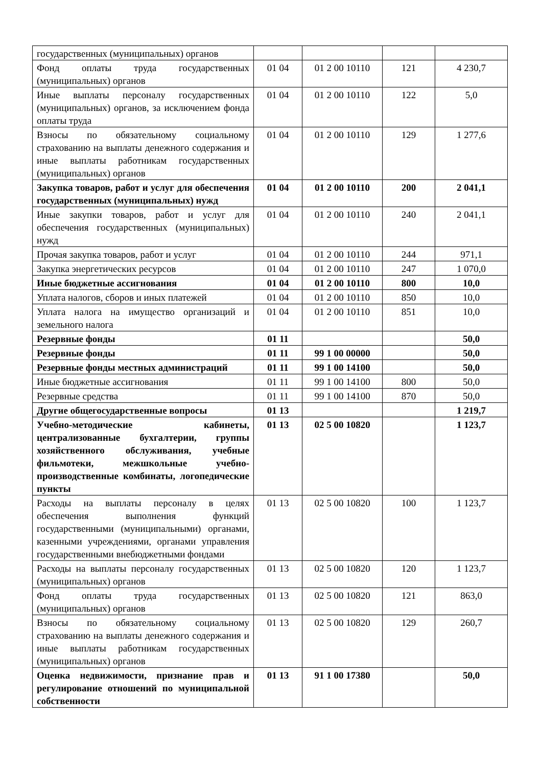| государственных (муниципальных) органов | | | | |
| Фонд оплаты труда государственных (муниципальных) органов | 01 04 | 01 2 00 10110 | 121 | 4 230,7 |
| Иные выплаты персоналу государственных (муниципальных) органов, за исключением фонда оплаты труда | 01 04 | 01 2 00 10110 | 122 | 5,0 |
| Взносы по обязательному социальному страхованию на выплаты денежного содержания и иные выплаты работникам государственных (муниципальных) органов | 01 04 | 01 2 00 10110 | 129 | 1 277,6 |
| Закупка товаров, работ и услуг для обеспечения государственных (муниципальных) нужд | 01 04 | 01 2 00 10110 | 200 | 2 041,1 |
| Иные закупки товаров, работ и услуг для обеспечения государственных (муниципальных) нужд | 01 04 | 01 2 00 10110 | 240 | 2 041,1 |
| Прочая закупка товаров, работ и услуг | 01 04 | 01 2 00 10110 | 244 | 971,1 |
| Закупка энергетических ресурсов | 01 04 | 01 2 00 10110 | 247 | 1 070,0 |
| Иные бюджетные ассигнования | 01 04 | 01 2 00 10110 | 800 | 10,0 |
| Уплата налогов, сборов и иных платежей | 01 04 | 01 2 00 10110 | 850 | 10,0 |
| Уплата налога на имущество организаций и земельного налога | 01 04 | 01 2 00 10110 | 851 | 10,0 |
| Резервные фонды | 01 11 | | | 50,0 |
| Резервные фонды | 01 11 | 99 1 00 00000 | | 50,0 |
| Резервные фонды местных администраций | 01 11 | 99 1 00 14100 | | 50,0 |
| Иные бюджетные ассигнования | 01 11 | 99 1 00 14100 | 800 | 50,0 |
| Резервные средства | 01 11 | 99 1 00 14100 | 870 | 50,0 |
| Другие общегосударственные вопросы | 01 13 | | | 1 219,7 |
| Учебно-методические кабинеты, централизованные бухгалтерии, группы хозяйственного обслуживания, учебные фильмотеки, межшкольные учебно-производственные комбинаты, логопедические пункты | 01 13 | 02 5 00 10820 | | 1 123,7 |
| Расходы на выплаты персоналу в целях обеспечения выполнения функций государственными (муниципальными) органами, казенными учреждениями, органами управления государственными внебюджетными фондами | 01 13 | 02 5 00 10820 | 100 | 1 123,7 |
| Расходы на выплаты персоналу государственных (муниципальных) органов | 01 13 | 02 5 00 10820 | 120 | 1 123,7 |
| Фонд оплаты труда государственных (муниципальных) органов | 01 13 | 02 5 00 10820 | 121 | 863,0 |
| Взносы по обязательному социальному страхованию на выплаты денежного содержания и иные выплаты работникам государственных (муниципальных) органов | 01 13 | 02 5 00 10820 | 129 | 260,7 |
| Оценка недвижимости, признание прав и регулирование отношений по муниципальной собственности | 01 13 | 91 1 00 17380 | | 50,0 |